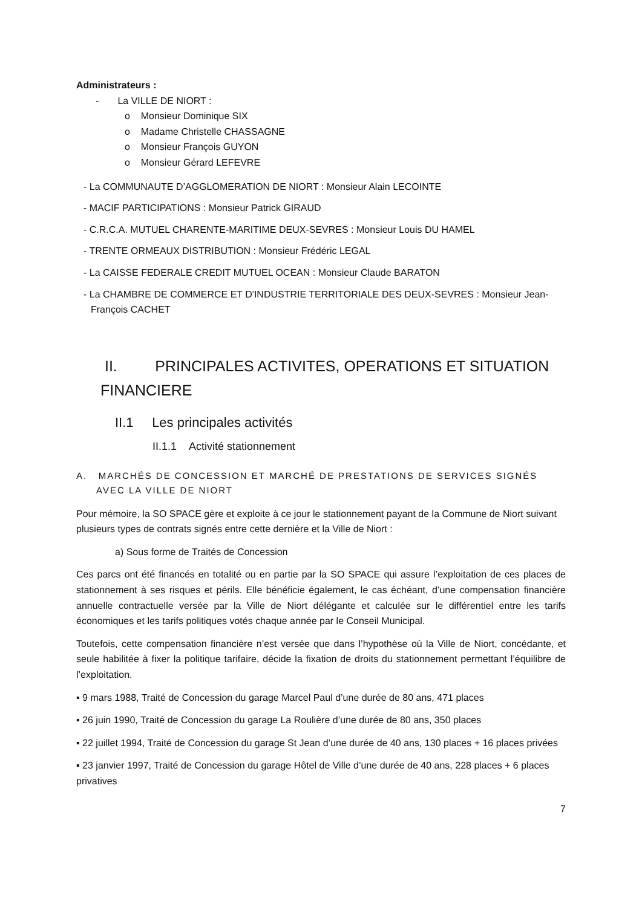Administrateurs :
- La VILLE DE NIORT :
o Monsieur Dominique SIX
o Madame Christelle CHASSAGNE
o Monsieur François GUYON
o Monsieur Gérard LEFEVRE
- La COMMUNAUTE D’AGGLOMERATION DE NIORT : Monsieur Alain LECOINTE
- MACIF PARTICIPATIONS : Monsieur Patrick GIRAUD
- C.R.C.A. MUTUEL CHARENTE-MARITIME DEUX-SEVRES : Monsieur Louis DU HAMEL
- TRENTE ORMEAUX DISTRIBUTION : Monsieur Frédéric LEGAL
- La CAISSE FEDERALE CREDIT MUTUEL OCEAN : Monsieur Claude BARATON
- La CHAMBRE DE COMMERCE ET D'INDUSTRIE TERRITORIALE DES DEUX-SEVRES : Monsieur Jean-François CACHET
II. PRINCIPALES ACTIVITES, OPERATIONS ET SITUATION FINANCIERE
II.1 Les principales activités
II.1.1 Activité stationnement
A. MARCHÉS DE CONCESSION ET MARCHÉ DE PRESTATIONS DE SERVICES SIGNÉS AVEC LA VILLE DE NIORT
Pour mémoire, la SO SPACE gère et exploite à ce jour le stationnement payant de la Commune de Niort suivant plusieurs types de contrats signés entre cette dernière et la Ville de Niort :
a) Sous forme de Traités de Concession
Ces parcs ont été financés en totalité ou en partie par la SO SPACE qui assure l’exploitation de ces places de stationnement à ses risques et périls. Elle bénéficie également, le cas échéant, d’une compensation financière annuelle contractuelle versée par la Ville de Niort délégante et calculée sur le différentiel entre les tarifs économiques et les tarifs politiques votés chaque année par le Conseil Municipal.
Toutefois, cette compensation financière n’est versée que dans l’hypothèse où la Ville de Niort, concédante, et seule habilitée à fixer la politique tarifaire, décide la fixation de droits du stationnement permettant l’équilibre de l’exploitation.
▪ 9 mars 1988, Traité de Concession du garage Marcel Paul d’une durée de 80 ans, 471 places
▪ 26 juin 1990, Traité de Concession du garage La Roulière d’une durée de 80 ans, 350 places
▪ 22 juillet 1994, Traité de Concession du garage St Jean d’une durée de 40 ans, 130 places + 16 places privées
▪ 23 janvier 1997, Traité de Concession du garage Hôtel de Ville d’une durée de 40 ans, 228 places + 6 places privatives
7